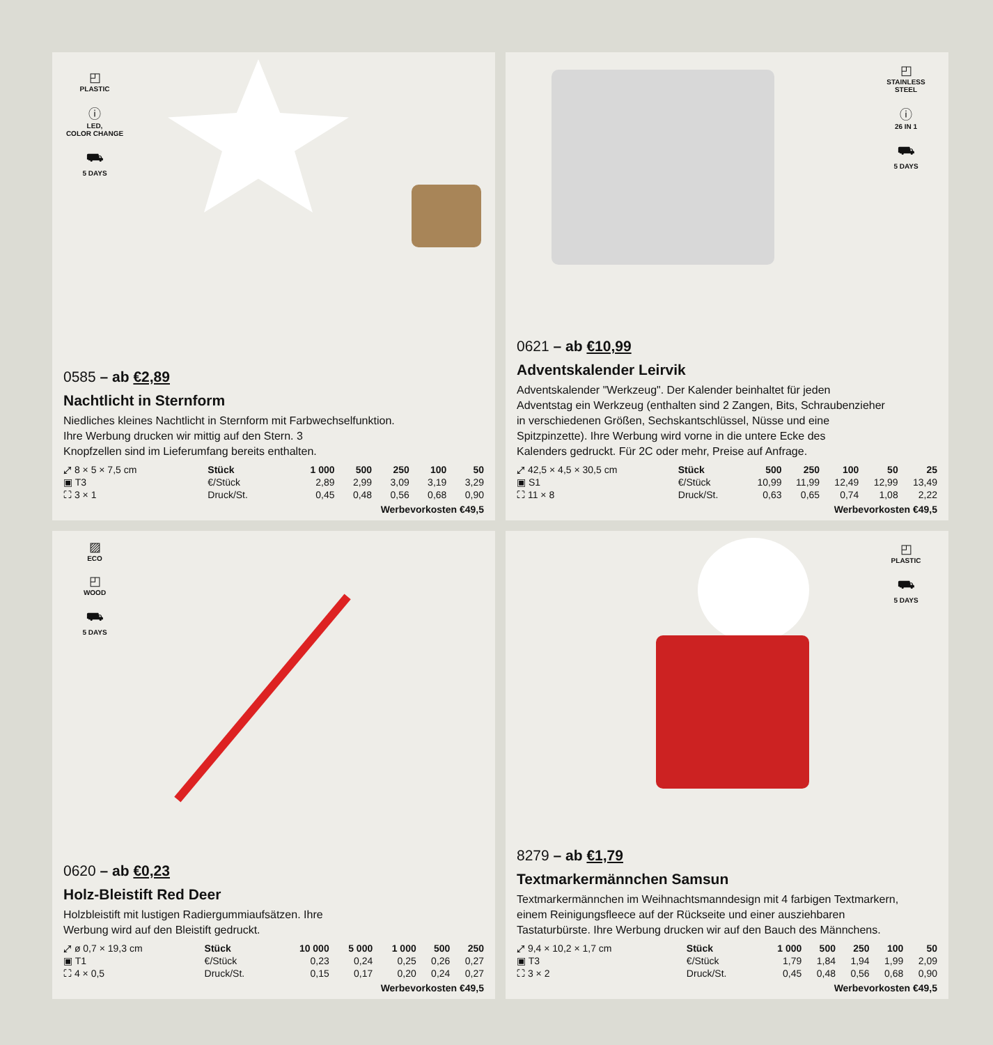◰
PLASTIC
ⓘ
LED,
COLOR CHANGE
⛟
5 DAYS
0585 – ab €2,89
Nachtlicht in Sternform
Niedliches kleines Nachtlicht in Sternform mit Farbwechselfunktion.
Ihre Werbung drucken wir mittig auf den Stern. 3
Knopfzellen sind im Lieferumfang bereits enthalten.
| ⤢ 8 × 5 × 7,5 cm | Stück | 1 000 | 500 | 250 | 100 | 50 |
| ▣ T3 | €/Stück | 2,89 | 2,99 | 3,09 | 3,19 | 3,29 |
| ⛶ 3 × 1 | Druck/St. | 0,45 | 0,48 | 0,56 | 0,68 | 0,90 |
Werbevorkosten €49,5
◰
STAINLESS STEEL
ⓘ
26 IN 1
⛟
5 DAYS
0621 – ab €10,99
Adventskalender Leirvik
Adventskalender "Werkzeug". Der Kalender beinhaltet für jeden
Adventstag ein Werkzeug (enthalten sind 2 Zangen, Bits, Schraubenzieher
in verschiedenen Größen, Sechskantschlüssel, Nüsse und eine
Spitzpinzette). Ihre Werbung wird vorne in die untere Ecke des
Kalenders gedruckt. Für 2C oder mehr, Preise auf Anfrage.
| ⤢ 42,5 × 4,5 × 30,5 cm | Stück | 500 | 250 | 100 | 50 | 25 |
| ▣ S1 | €/Stück | 10,99 | 11,99 | 12,49 | 12,99 | 13,49 |
| ⛶ 11 × 8 | Druck/St. | 0,63 | 0,65 | 0,74 | 1,08 | 2,22 |
Werbevorkosten €49,5
▨
ECO
◰
WOOD
⛟
5 DAYS
0620 – ab €0,23
Holz-Bleistift Red Deer
Holzbleistift mit lustigen Radiergummiaufsätzen. Ihre
Werbung wird auf den Bleistift gedruckt.
| ⤢ ø 0,7 × 19,3 cm | Stück | 10 000 | 5 000 | 1 000 | 500 | 250 |
| ▣ T1 | €/Stück | 0,23 | 0,24 | 0,25 | 0,26 | 0,27 |
| ⛶ 4 × 0,5 | Druck/St. | 0,15 | 0,17 | 0,20 | 0,24 | 0,27 |
Werbevorkosten €49,5
◰
PLASTIC
⛟
5 DAYS
8279 – ab €1,79
Textmarkermännchen Samsun
Textmarkermännchen im Weihnachtsmanndesign mit 4 farbigen Textmarkern,
einem Reinigungsfleece auf der Rückseite und einer ausziehbaren
Tastaturbürste. Ihre Werbung drucken wir auf den Bauch des Männchens.
| ⤢ 9,4 × 10,2 × 1,7 cm | Stück | 1 000 | 500 | 250 | 100 | 50 |
| ▣ T3 | €/Stück | 1,79 | 1,84 | 1,94 | 1,99 | 2,09 |
| ⛶ 3 × 2 | Druck/St. | 0,45 | 0,48 | 0,56 | 0,68 | 0,90 |
Werbevorkosten €49,5